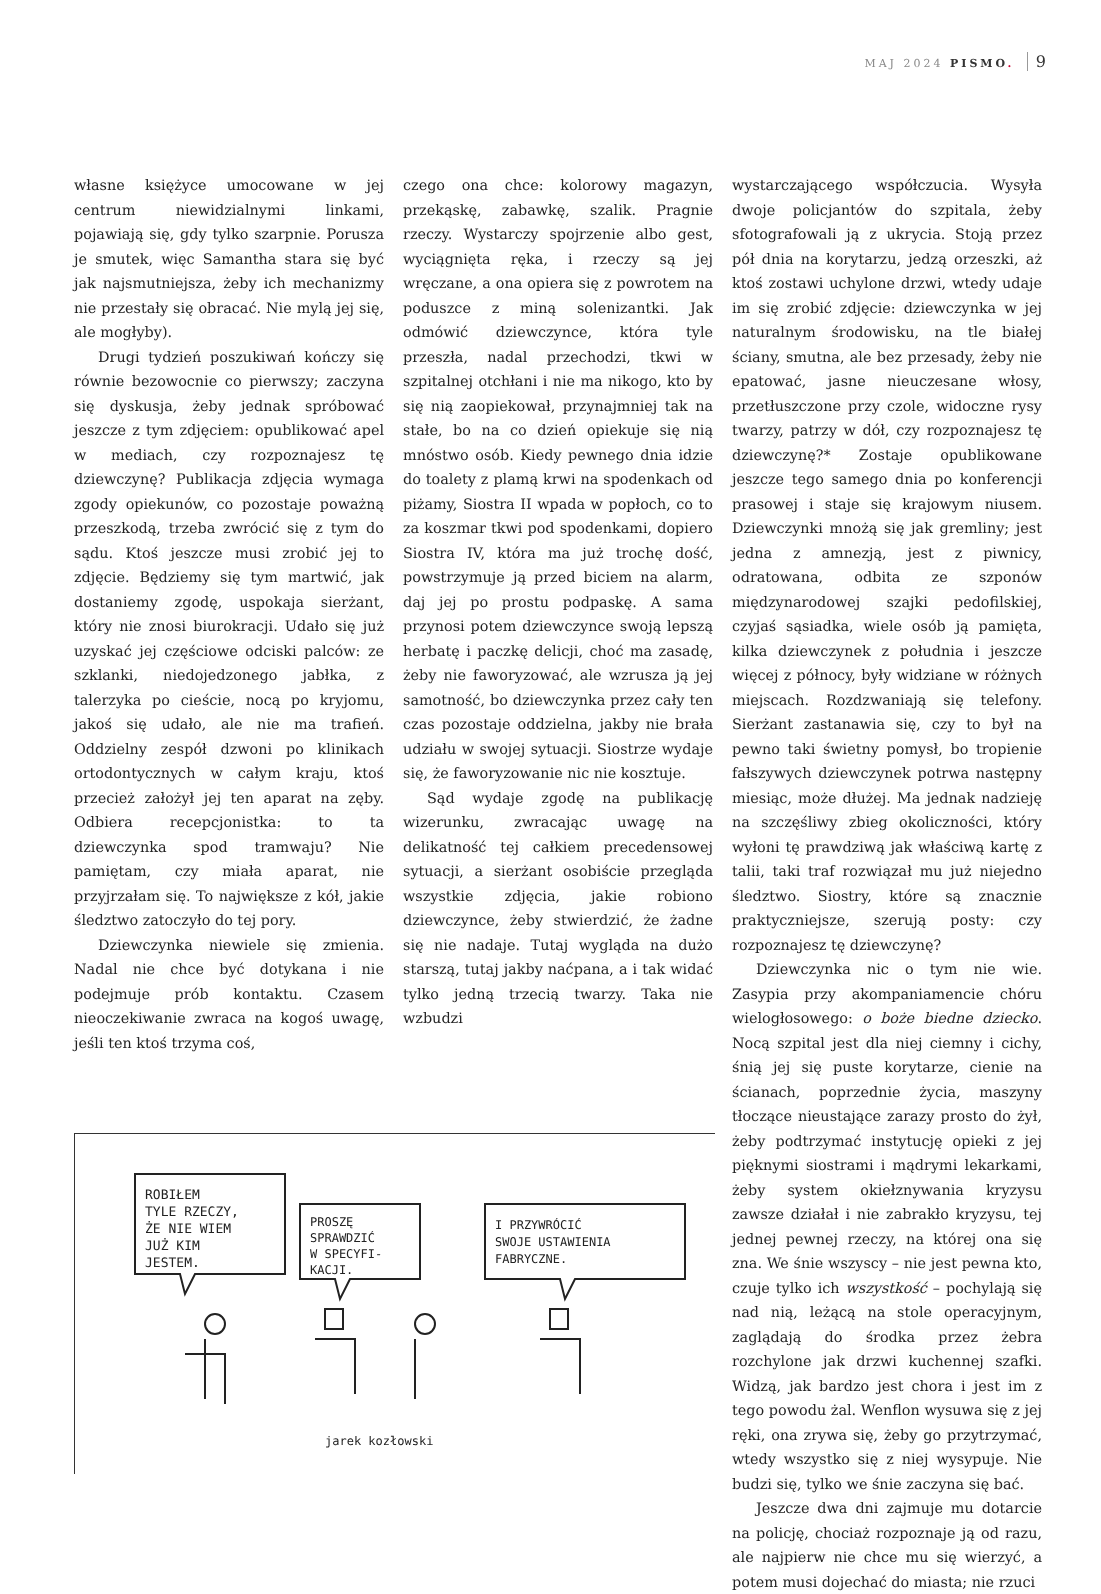MAJ 2024 PISMO. 9
własne księżyce umocowane w jej centrum niewidzialnymi linkami, pojawiają się, gdy tylko szarpnie. Porusza je smutek, więc Samantha stara się być jak najsmutniejsza, żeby ich mechanizmy nie przestały się obracać. Nie mylą jej się, ale mogłyby).
Drugi tydzień poszukiwań kończy się równie bezowocnie co pierwszy; zaczyna się dyskusja, żeby jednak spróbować jeszcze z tym zdjęciem: opublikować apel w mediach, czy rozpoznajesz tę dziewczynę? Publikacja zdjęcia wymaga zgody opiekunów, co pozostaje poważną przeszkodą, trzeba zwrócić się z tym do sądu. Ktoś jeszcze musi zrobić jej to zdjęcie. Będziemy się tym martwić, jak dostaniemy zgodę, uspokaja sierżant, który nie znosi biurokracji. Udało się już uzyskać jej częściowe odciski palców: ze szklanki, niedojedzonego jabłka, z talerzyka po cieście, nocą po kryjomu, jakoś się udało, ale nie ma trafień. Oddzielny zespół dzwoni po klinikach ortodontycznych w całym kraju, ktoś przecież założył jej ten aparat na zęby. Odbiera recepcjonistka: to ta dziewczynka spod tramwaju? Nie pamiętam, czy miała aparat, nie przyjrzałam się. To największe z kół, jakie śledztwo zatoczyło do tej pory.
Dziewczynka niewiele się zmienia. Nadal nie chce być dotykana i nie podejmuje prób kontaktu. Czasem nieoczekiwanie zwraca na kogoś uwagę, jeśli ten ktoś trzyma coś,
czego ona chce: kolorowy magazyn, przekąskę, zabawkę, szalik. Pragnie rzeczy. Wystarczy spojrzenie albo gest, wyciągnięta ręka, i rzeczy są jej wręczane, a ona opiera się z powrotem na poduszce z miną solenizantki. Jak odmówić dziewczynce, która tyle przeszła, nadal przechodzi, tkwi w szpitalnej otchłani i nie ma nikogo, kto by się nią zaopiekował, przynajmniej tak na stałe, bo na co dzień opiekuje się nią mnóstwo osób. Kiedy pewnego dnia idzie do toalety z plamą krwi na spodenkach od piżamy, Siostra II wpada w popłoch, co to za koszmar tkwi pod spodenkami, dopiero Siostra IV, która ma już trochę dość, powstrzymuje ją przed biciem na alarm, daj jej po prostu podpaskę. A sama przynosi potem dziewczynce swoją lepszą herbatę i paczkę delicji, choć ma zasadę, żeby nie faworyzować, ale wzrusza ją jej samotność, bo dziewczynka przez cały ten czas pozostaje oddzielna, jakby nie brała udziału w swojej sytuacji. Siostrze wydaje się, że faworyzowanie nic nie kosztuje.
Sąd wydaje zgodę na publikację wizerunku, zwracając uwagę na delikatność tej całkiem precedensowej sytuacji, a sierżant osobiście przegląda wszystkie zdjęcia, jakie robiono dziewczynce, żeby stwierdzić, że żadne się nie nadaje. Tutaj wygląda na dużo starszą, tutaj jakby naćpana, a i tak widać tylko jedną trzecią twarzy. Taka nie wzbudzi
ROBIŁEM
TYLE RZECZY,
ŻE NIE WIEM
JUŻ KIM
JESTEM.
PROSZĘ
SPRAWDZIĆ
W SPECYFI-
KACJI.
I PRZYWRÓCIĆ
SWOJE USTAWIENIA
FABRYCZNE.
jarek kozłowski
wystarczającego współczucia. Wysyła dwoje policjantów do szpitala, żeby sfotografowali ją z ukrycia. Stoją przez pół dnia na korytarzu, jedzą orzeszki, aż ktoś zostawi uchylone drzwi, wtedy udaje im się zrobić zdjęcie: dziewczynka w jej naturalnym środowisku, na tle białej ściany, smutna, ale bez przesady, żeby nie epatować, jasne nieuczesane włosy, przetłuszczone przy czole, widoczne rysy twarzy, patrzy w dół, czy rozpoznajesz tę dziewczynę?* Zostaje opublikowane jeszcze tego samego dnia po konferencji prasowej i staje się krajowym niusem. Dziewczynki mnożą się jak gremliny; jest jedna z amnezją, jest z piwnicy, odratowana, odbita ze szponów międzynarodowej szajki pedofilskiej, czyjaś sąsiadka, wiele osób ją pamięta, kilka dziewczynek z południa i jeszcze więcej z północy, były widziane w różnych miejscach. Rozdzwaniają się telefony. Sierżant zastanawia się, czy to był na pewno taki świetny pomysł, bo tropienie fałszywych dziewczynek potrwa następny miesiąc, może dłużej. Ma jednak nadzieję na szczęśliwy zbieg okoliczności, który wyłoni tę prawdziwą jak właściwą kartę z talii, taki traf rozwiązał mu już niejedno śledztwo. Siostry, które są znacznie praktyczniejsze, szerują posty: czy rozpoznajesz tę dziewczynę?
Dziewczynka nic o tym nie wie. Zasypia przy akompaniamencie chóru wielogłosowego: o boże biedne dziecko. Nocą szpital jest dla niej ciemny i cichy, śnią jej się puste korytarze, cienie na ścianach, poprzednie życia, maszyny tłoczące nieustające zarazy prosto do żył, żeby podtrzymać instytucję opieki z jej pięknymi siostrami i mądrymi lekarkami, żeby system okiełznywania kryzysu zawsze działał i nie zabrakło kryzysu, tej jednej pewnej rzeczy, na której ona się zna. We śnie wszyscy – nie jest pewna kto, czuje tylko ich wszystkość – pochylają się nad nią, leżącą na stole operacyjnym, zaglądają do środka przez żebra rozchylone jak drzwi kuchennej szafki. Widzą, jak bardzo jest chora i jest im z tego powodu żal. Wenflon wysuwa się z jej ręki, ona zrywa się, żeby go przytrzymać, wtedy wszystko się z niej wysypuje. Nie budzi się, tylko we śnie zaczyna się bać.
Jeszcze dwa dni zajmuje mu dotarcie na policję, chociaż rozpoznaje ją od razu, ale najpierw nie chce mu się wierzyć, a potem musi dojechać do miasta; nie rzuci